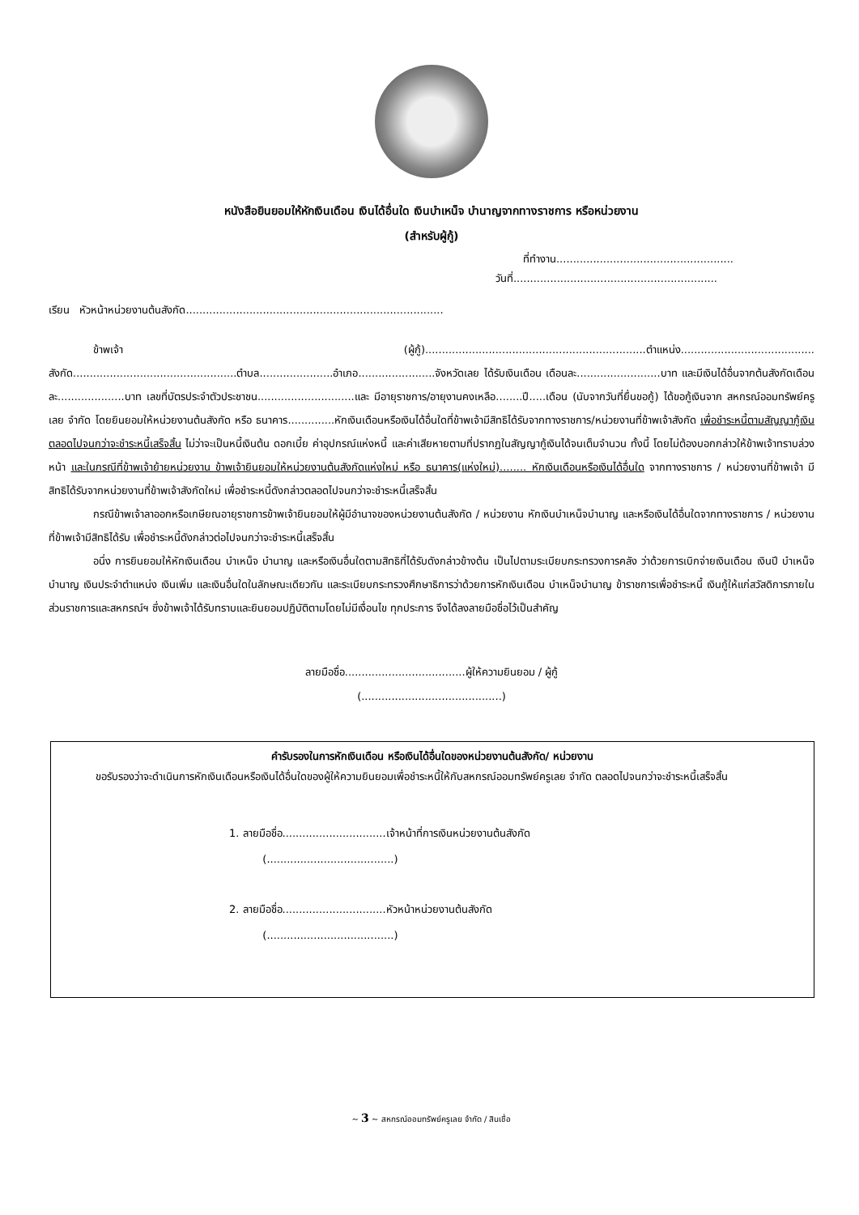หนังสือยินยอมให้หักเงินเดือน เงินได้อื่นใด เงินบำเหน็จ บำนาญจากทางราชการ หรือหน่วยงาน
(สำหรับผู้กู้)
ที่ทำงาน.....................................................
วันที่.............................................................
เรียน หัวหน้าหน่วยงานต้นสังกัด.............................................................................
ข้าพเจ้า (ผู้กู้)..................................................................ตำแหน่ง........................................ สังกัด.................................................ตำบล......................อำเภอ.......................จังหวัดเลย ได้รับเงินเดือน เดือนละ.........................บาท และมีเงินได้อื่นจากต้นสังกัดเดือนละ....................บาท เลขที่บัตรประจำตัวประชาชน.............................และ มีอายุราชการ/อายุงานคงเหลือ........ปี.....เดือน (นับจากวันที่ยื่นขอกู้) ได้ขอกู้เงินจาก สหกรณ์ออมทรัพย์ครูเลย จำกัด โดยยินยอมให้หน่วยงานต้นสังกัด หรือ ธนาคาร..............หักเงินเดือนหรือเงินได้อื่นใดที่ข้าพเจ้ามีสิทธิได้รับจากทางราชการ/หน่วยงานที่ข้าพเจ้าสังกัด เพื่อชำระหนี้ตามสัญญากู้เงินตลอดไปจนกว่าจะชำระหนี้เสร็จสิ้น ไม่ว่าจะเป็นหนี้เงินต้น ดอกเบี้ย ค่าอุปกรณ์แห่งหนี้ และค่าเสียหายตามที่ปรากฏในสัญญากู้เงินได้จนเต็มจำนวน ทั้งนี้ โดยไม่ต้องบอกกล่าวให้ข้าพเจ้าทราบล่วงหน้า และในกรณีที่ข้าพเจ้าย้ายหน่วยงาน ข้าพเจ้ายินยอมให้หน่วยงานต้นสังกัดแห่งใหม่ หรือ ธนาคาร(แห่งใหม่)........ หักเงินเดือนหรือเงินได้อื่นใด จากทางราชการ / หน่วยงานที่ข้าพเจ้า มีสิทธิได้รับจากหน่วยงานที่ข้าพเจ้าสังกัดใหม่ เพื่อชำระหนี้ดังกล่าวตลอดไปจนกว่าจะชำระหนี้เสร็จสิ้น
กรณีข้าพเจ้าลาออกหรือเกษียณอายุราชการข้าพเจ้ายินยอมให้ผู้มีอำนาจของหน่วยงานต้นสังกัด / หน่วยงาน หักเงินบำเหน็จบำนาญ และหรือเงินได้อื่นใดจากทางราชการ / หน่วยงานที่ข้าพเจ้ามีสิทธิได้รับ เพื่อชำระหนี้ดังกล่าวต่อไปจนกว่าจะชำระหนี้เสร็จสิ้น
อนึ่ง การยินยอมให้หักเงินเดือน บำเหน็จ บำนาญ และหรือเงินอื่นใดตามสิทธิที่ได้รับดังกล่าวข้างต้น เป็นไปตามระเบียบกระทรวงการคลัง ว่าด้วยการเบิกจ่ายเงินเดือน เงินปี บำเหน็จบำนาญ เงินประจำตำแหน่ง เงินเพิ่ม และเงินอื่นใดในลักษณะเดียวกัน และระเบียบกระทรวงศึกษาธิการว่าด้วยการหักเงินเดือน บำเหน็จบำนาญ ข้าราชการเพื่อชำระหนี้ เงินกู้ให้แก่สวัสดิการภายในส่วนราชการและสหกรณ์ฯ ซึ่งข้าพเจ้าได้รับทราบและยินยอมปฏิบัติตามโดยไม่มีเงื่อนไข ทุกประการ จึงได้ลงลายมือชื่อไว้เป็นสำคัญ
ลายมือชื่อ....................................ผู้ให้ความยินยอม / ผู้กู้
(..........................................)
คำรับรองในการหักเงินเดือน หรือเงินได้อื่นใดของหน่วยงานต้นสังกัด/ หน่วยงาน
ขอรับรองว่าจะดำเนินการหักเงินเดือนหรือเงินได้อื่นใดของผู้ให้ความยินยอมเพื่อชำระหนี้ให้กับสหกรณ์ออมทรัพย์ครูเลย จำกัด ตลอดไปจนกว่าจะชำระหนี้เสร็จสิ้น
1. ลายมือชื่อ...............................เจ้าหน้าที่การเงินหน่วยงานต้นสังกัด
(......................................)
2. ลายมือชื่อ...............................หัวหน้าหน่วยงานต้นสังกัด
(......................................)
~ 3 ~ สหกรณ์ออมทรัพย์ครูเลย จำกัด / สินเชื่อ